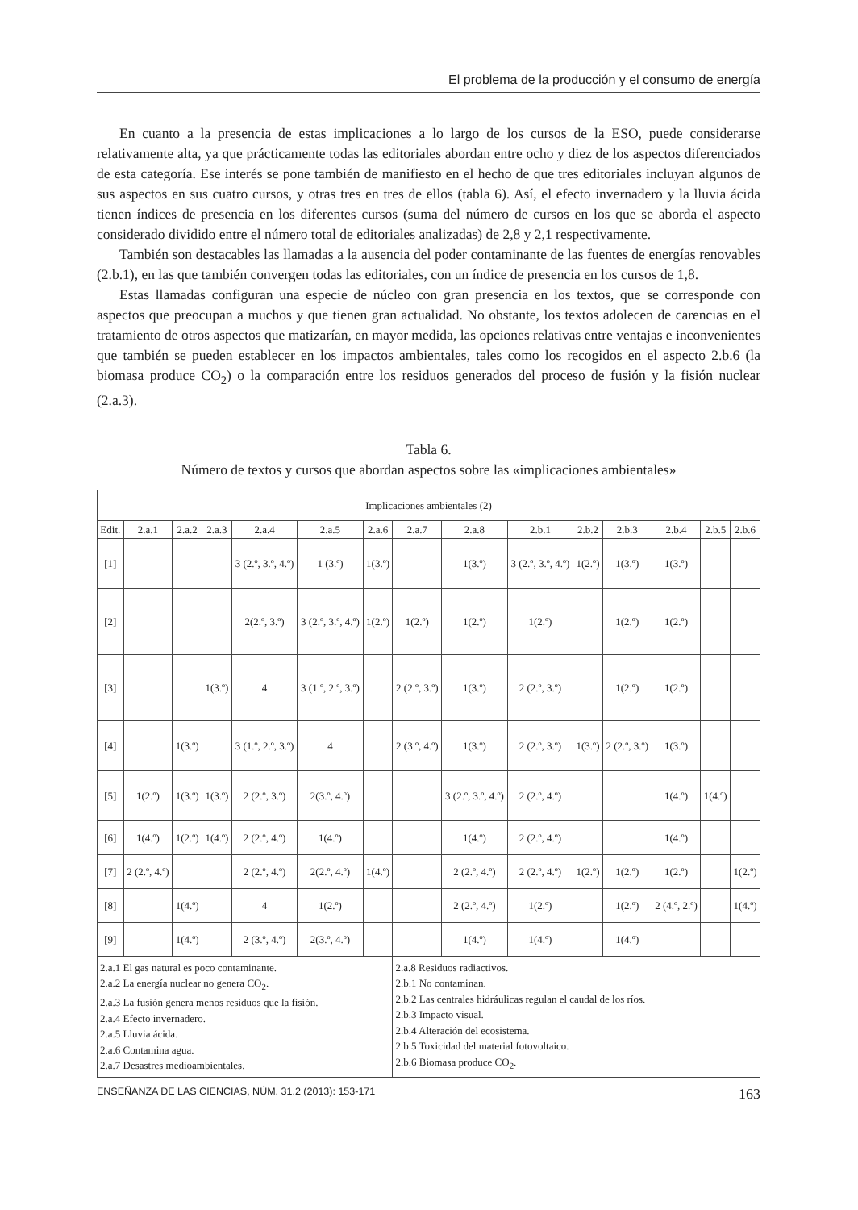El problema de la producción y el consumo de energía
En cuanto a la presencia de estas implicaciones a lo largo de los cursos de la ESO, puede considerarse relativamente alta, ya que prácticamente todas las editoriales abordan entre ocho y diez de los aspectos diferenciados de esta categoría. Ese interés se pone también de manifiesto en el hecho de que tres editoriales incluyan algunos de sus aspectos en sus cuatro cursos, y otras tres en tres de ellos (tabla 6). Así, el efecto invernadero y la lluvia ácida tienen índices de presencia en los diferentes cursos (suma del número de cursos en los que se aborda el aspecto considerado dividido entre el número total de editoriales analizadas) de 2,8 y 2,1 respectivamente.
También son destacables las llamadas a la ausencia del poder contaminante de las fuentes de energías renovables (2.b.1), en las que también convergen todas las editoriales, con un índice de presencia en los cursos de 1,8.
Estas llamadas configuran una especie de núcleo con gran presencia en los textos, que se corresponde con aspectos que preocupan a muchos y que tienen gran actualidad. No obstante, los textos adolecen de carencias en el tratamiento de otros aspectos que matizarían, en mayor medida, las opciones relativas entre ventajas e inconvenientes que también se pueden establecer en los impactos ambientales, tales como los recogidos en el aspecto 2.b.6 (la biomasa produce CO<sub>2</sub>) o la comparación entre los residuos generados del proceso de fusión y la fisión nuclear (2.a.3).
Tabla 6.
Número de textos y cursos que abordan aspectos sobre las «implicaciones ambientales»
| Implicaciones ambientales (2) | | | | | | | | | | | | | | |
| --- | --- | --- | --- | --- | --- | --- | --- | --- | --- | --- | --- | --- | --- | --- |
| Edit. | 2.a.1 | 2.a.2 | 2.a.3 | 2.a.4 | 2.a.5 | 2.a.6 | 2.a.7 | 2.a.8 | 2.b.1 | 2.b.2 | 2.b.3 | 2.b.4 | 2.b.5 | 2.b.6 |
| [1] | | | | 3 (2.º, 3.º, 4.º) | 1 (3.º) | 1(3.º) | | 1(3.º) | 3 (2.º, 3.º, 4.º) | 1(2.º) | 1(3.º) | 1(3.º) | | |
| [2] | | | | 2(2.º, 3.º) | 3 (2.º, 3.º, 4.º) | 1(2.º) | 1(2.º) | 1(2.º) | 1(2.º) | | 1(2.º) | 1(2.º) | | |
| [3] | | | 1(3.º) | 4 | 3 (1.º, 2.º, 3.º) | | 2 (2.º, 3.º) | 1(3.º) | 2 (2.º, 3.º) | | 1(2.º) | 1(2.º) | | |
| [4] | | 1(3.º) | | 3 (1.º, 2.º, 3.º) | 4 | | 2 (3.º, 4.º) | 1(3.º) | 2 (2.º, 3.º) | 1(3.º) | 2 (2.º, 3.º) | 1(3.º) | | |
| [5] | 1(2.º) | 1(3.º) | 1(3.º) | 2 (2.º, 3.º) | 2(3.º, 4.º) | | | 3 (2.º, 3.º, 4.º) | 2 (2.º, 4.º) | | | 1(4.º) | 1(4.º) | |
| [6] | 1(4.º) | 1(2.º) | 1(4.º) | 2 (2.º, 4.º) | 1(4.º) | | | 1(4.º) | 2 (2.º, 4.º) | | | 1(4.º) | | |
| [7] | 2 (2.º, 4.º) | | | 2 (2.º, 4.º) | 2(2.º, 4.º) | 1(4.º) | | 2 (2.º, 4.º) | 2 (2.º, 4.º) | 1(2.º) | 1(2.º) | 1(2.º) | | 1(2.º) |
| [8] | | 1(4.º) | | 4 | 1(2.º) | | | 2 (2.º, 4.º) | 1(2.º) | | 1(2.º) | 2 (4.º, 2.º) | | 1(4.º) |
| [9] | | 1(4.º) | | 2 (3.º, 4.º) | 2(3.º, 4.º) | | | 1(4.º) | 1(4.º) | | 1(4.º) | | | |
| 2.a.1 El gas natural es poco contaminante. 2.a.2 La energía nuclear no genera CO<sub>2</sub>. 2.a.3 La fusión genera menos residuos que la fisión. 2.a.4 Efecto invernadero. 2.a.5 Lluvia ácida. 2.a.6 Contamina agua. 2.a.7 Desastres medioambientales. | | | | | | | 2.a.8 Residuos radiactivos. 2.b.1 No contaminan. 2.b.2 Las centrales hidráulicas regulan el caudal de los ríos. 2.b.3 Impacto visual. 2.b.4 Alteración del ecosistema. 2.b.5 Toxicidad del material fotovoltaico. 2.b.6 Biomasa produce CO<sub>2</sub>. | | | | | | | |
ENSEÑANZA DE LAS CIENCIAS, NÚM. 31.2 (2013): 153-171 163